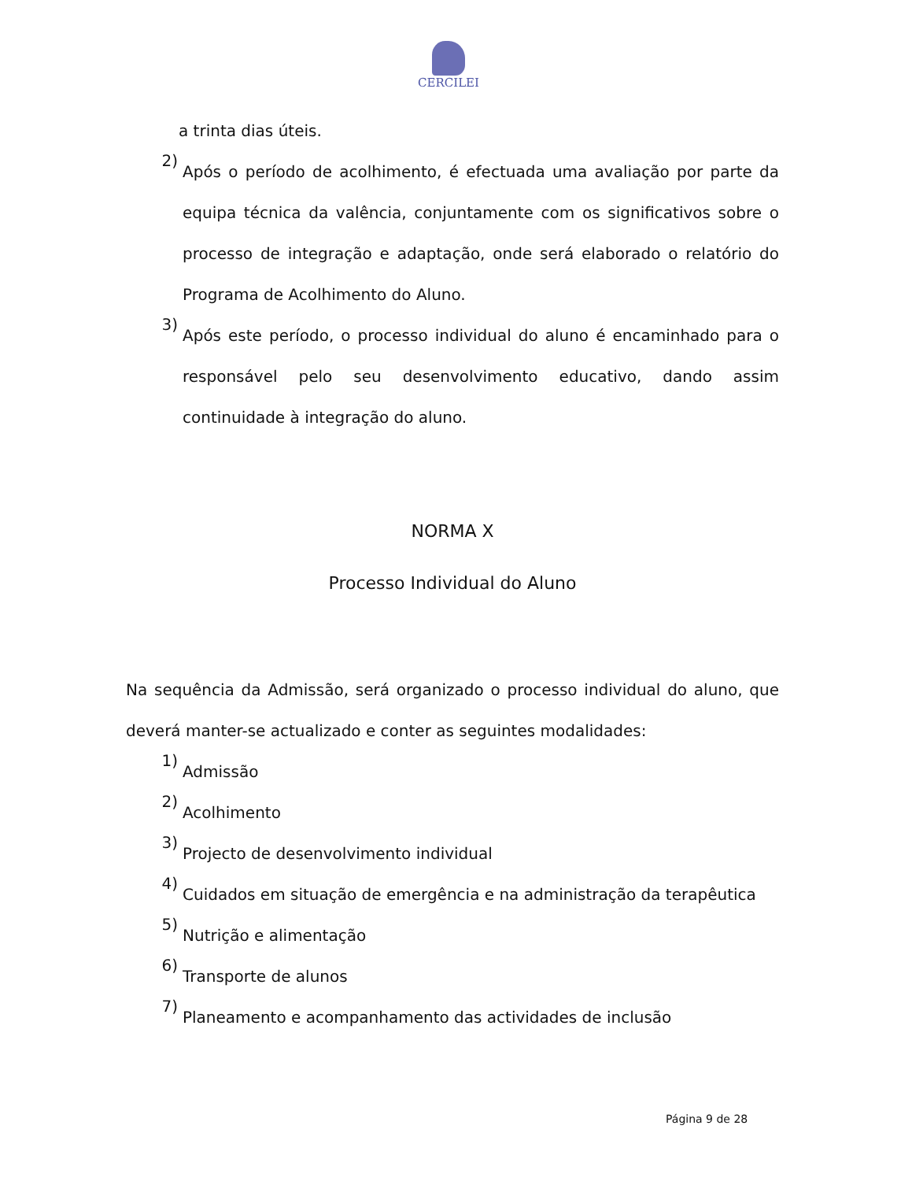CERCILEI
a trinta dias úteis.
2) Após o período de acolhimento, é efectuada uma avaliação por parte da equipa técnica da valência, conjuntamente com os significativos sobre o processo de integração e adaptação, onde será elaborado o relatório do Programa de Acolhimento do Aluno.
3) Após este período, o processo individual do aluno é encaminhado para o responsável pelo seu desenvolvimento educativo, dando assim continuidade à integração do aluno.
NORMA X
Processo Individual do Aluno
Na sequência da Admissão, será organizado o processo individual do aluno, que deverá manter-se actualizado e conter as seguintes modalidades:
1) Admissão
2) Acolhimento
3) Projecto de desenvolvimento individual
4) Cuidados em situação de emergência e na administração da terapêutica
5) Nutrição e alimentação
6) Transporte de alunos
7) Planeamento e acompanhamento das actividades de inclusão
Página 9 de 28